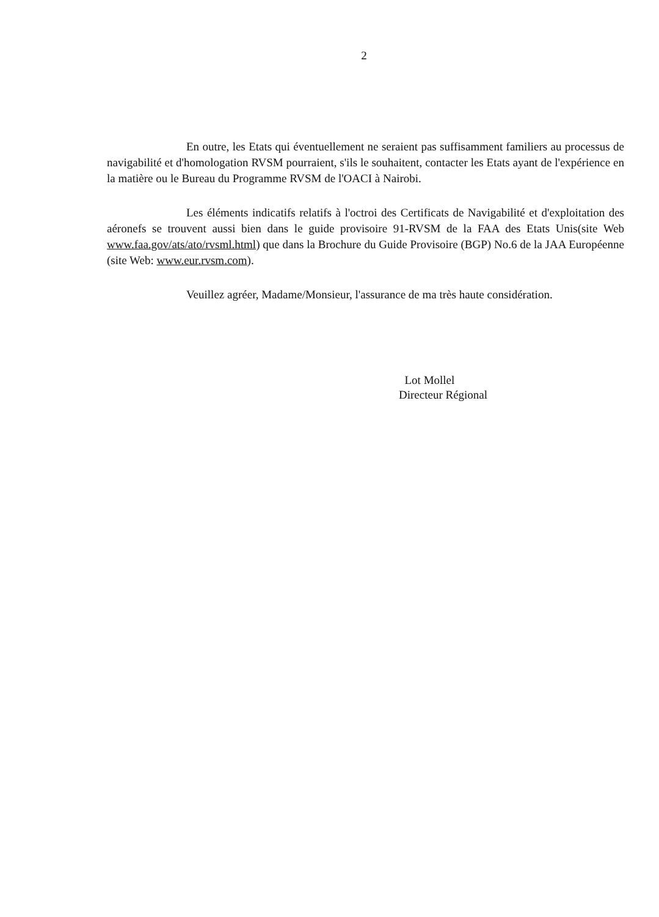2
En outre, les Etats qui éventuellement ne seraient pas suffisamment familiers au processus de navigabilité et d'homologation RVSM pourraient, s'ils le souhaitent, contacter les Etats ayant de l'expérience en la matière ou le Bureau du Programme RVSM de l'OACI à Nairobi.
Les éléments indicatifs relatifs à l'octroi des Certificats de Navigabilité et d'exploitation des aéronefs se trouvent aussi bien dans le guide provisoire 91-RVSM de la FAA des Etats Unis(site Web www.faa.gov/ats/ato/rvsml.html) que dans la Brochure du Guide Provisoire (BGP) No.6 de la JAA Européenne (site Web: www.eur.rvsm.com).
Veuillez agréer, Madame/Monsieur, l'assurance de ma très haute considération.
Lot Mollel
Directeur Régional